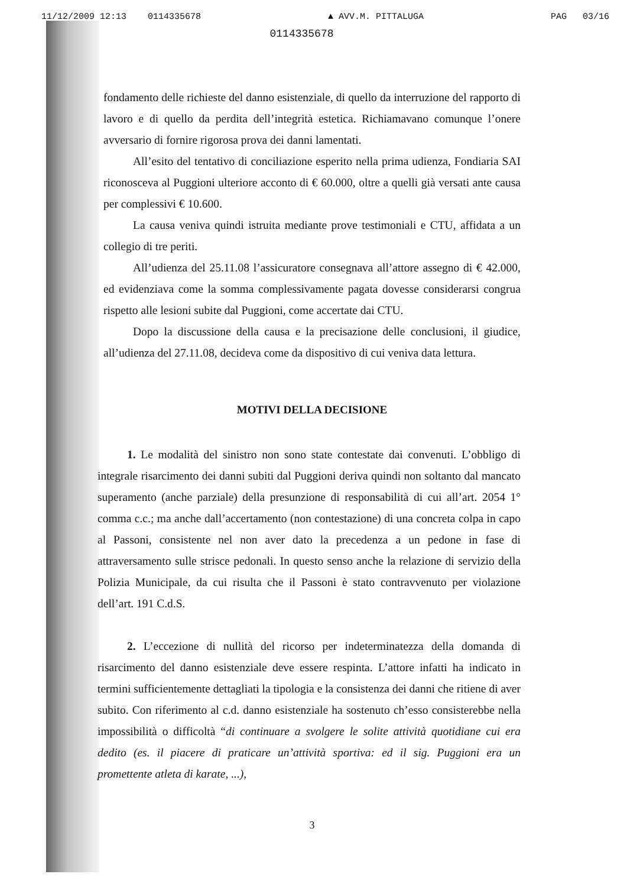11/12/2009 12:13 0114335678 ▲ AVV.M. PITTALUGA PAG 03/16
0114335678
fondamento delle richieste del danno esistenziale, di quello da interruzione del rapporto di lavoro e di quello da perdita dell’integrità estetica. Richiamavano comunque l’onere avversario di fornire rigorosa prova dei danni lamentati.
All’esito del tentativo di conciliazione esperito nella prima udienza, Fondiaria SAI riconosceva al Puggioni ulteriore acconto di € 60.000, oltre a quelli già versati ante causa per complessivi € 10.600.
La causa veniva quindi istruita mediante prove testimoniali e CTU, affidata a un collegio di tre periti.
All’udienza del 25.11.08 l’assicuratore consegnava all’attore assegno di € 42.000, ed evidenziava come la somma complessivamente pagata dovesse considerarsi congrua rispetto alle lesioni subite dal Puggioni, come accertate dai CTU.
Dopo la discussione della causa e la precisazione delle conclusioni, il giudice, all’udienza del 27.11.08, decideva come da dispositivo di cui veniva data lettura.
MOTIVI DELLA DECISIONE
1. Le modalità del sinistro non sono state contestate dai convenuti. L’obbligo di integrale risarcimento dei danni subiti dal Puggioni deriva quindi non soltanto dal mancato superamento (anche parziale) della presunzione di responsabilità di cui all’art. 2054 1° comma c.c.; ma anche dall’accertamento (non contestazione) di una concreta colpa in capo al Passoni, consistente nel non aver dato la precedenza a un pedone in fase di attraversamento sulle strisce pedonali. In questo senso anche la relazione di servizio della Polizia Municipale, da cui risulta che il Passoni è stato contravvenuto per violazione dell’art. 191 C.d.S.
2. L’eccezione di nullità del ricorso per indeterminatezza della domanda di risarcimento del danno esistenziale deve essere respinta. L’attore infatti ha indicato in termini sufficientemente dettagliati la tipologia e la consistenza dei danni che ritiene di aver subito. Con riferimento al c.d. danno esistenziale ha sostenuto ch’esso consisterebbe nella impossibilità o difficoltà “di continuare a svolgere le solite attività quotidiane cui era dedito (es. il piacere di praticare un’attività sportiva: ed il sig. Puggioni era un promettente atleta di karate, ...),
3